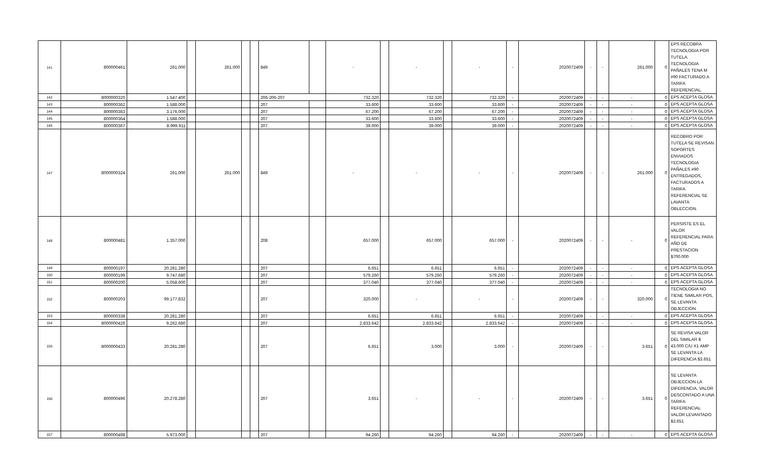| 141 | 800000461 | 261.000 | | 261.000 | | | 849 | | - | | - | | - | - | 2020072409 | - | - | 261.000 | 0 | EPS RECOBRA TECNOLOGIA POR TUTELA. TECNOLOGIA PAÑALES TENA M #90 FACTURADO A TARIFA REFERENCIAL. |
| 142 | 8000000320 | 1.547.400 | | | | | 206-206-207 | | 732.320 | | 732.320 | | 732.320 | - | 2020072409 | - | - | - | 0 | EPS ACEPTA GLOSA |
| 143 | 800000362 | 1.588.000 | | | | | 207 | | 33.600 | | 33.600 | | 33.600 | - | 2020072409 | - | - | - | 0 | EPS ACEPTA GLOSA |
| 144 | 800000363 | 3.176.000 | | | | | 207 | | 67.200 | | 67.200 | | 67.200 | - | 2020072409 | - | - | - | 0 | EPS ACEPTA GLOSA |
| 145 | 800000364 | 1.588.000 | | | | | 207 | | 33.600 | | 33.600 | | 33.600 | - | 2020072409 | - | - | - | 0 | EPS ACEPTA GLOSA |
| 146 | 800000367 | 8.999.911 | | | | | 207 | | 39.000 | | 39.000 | | 39.000 | - | 2020072409 | - | - | - | 0 | EPS ACEPTA GLOSA |
| 147 | 8000000324 | 261.000 | | 261.000 | | | 849 | | - | | - | | - | - | 2020072409 | - | - | 261.000 | 0 | RECOBRO POR TUTELA SE REVISAN SOPORTES ENVIADOS TECNOLOGIA PAÑALES #90 ENTREGADOS, FACTURADOS A TARIFA REFERENCIAL SE LAVANTA OBLECCION. |
| 148 | 800000481 | 1.357.000 | | | | | 208 | | 657.000 | | 657.000 | | 657.000 | - | 2020072409 | - | - | - | 0 | PERSISTE ES EL VALOR REFERENCIAL PARA AÑO DE PRESTACION $700.000 |
| 149 | 800000197 | 20.281.280 | | | | | 207 | | 6.651 | | 6.651 | | 6.651 | - | 2020072409 | - | - | - | 0 | EPS ACEPTA GLOSA |
| 150 | 800000199 | 9.747.680 | | | | | 207 | | 579.260 | | 579.260 | | 579.260 | - | 2020072409 | - | - | - | 0 | EPS ACEPTA GLOSA |
| 151 | 800000200 | 5.058.600 | | | | | 207 | | 377.040 | | 377.040 | | 377.040 | - | 2020072409 | - | - | - | 0 | EPS ACEPTA GLOSA |
| 152 | 800000203 | 99.177.832 | | | | | 207 | | 320.000 | | - | | - | - | 2020072409 | - | - | 320.000 | 0 | TECNOLOGIA NO TIENE SIMILAR POS, SE LEVANTA OBJECCION. |
| 153 | 800000338 | 20.281.280 | | | | | 207 | | 6.651 | | 6.651 | | 6.651 | - | 2020072409 | - | - | - | 0 | EPS ACEPTA GLOSA |
| 154 | 8000000426 | 9.262.680 | | | | | 207 | | 2.833.642 | | 2.833.642 | | 2.833.642 | - | 2020072409 | - | - | - | 0 | EPS ACEPTA GLOSA |
| 155 | 8000000433 | 20.281.280 | | | | | 207 | | 6.651 | | 3.000 | | 3.000 | - | 2020072409 | - | - | 3.651 | 0 | SE REVISA VALOR DEL SIMILAR $ 43.000 C/U X1 AMP SE LEVANTA LA DIFERENCIA $3.651 |
| 156 | 800000496 | 20.278.280 | | | | | 207 | | 3.651 | | - | | - | - | 2020072409 | - | - | 3.651 | 0 | SE LEVANTA OBJECCION LA DIFERENCIA, VALOR DESCONTADO A UNA TARIFA REFERENCIAL VALOR LEVANTADO $3.651 |
| 157 | 800000498 | 5.973.000 | | | | | 207 | | 94.260 | | 94.260 | | 94.260 | - | 2020072409 | - | - | - | 0 | EPS ACEPTA GLOSA |